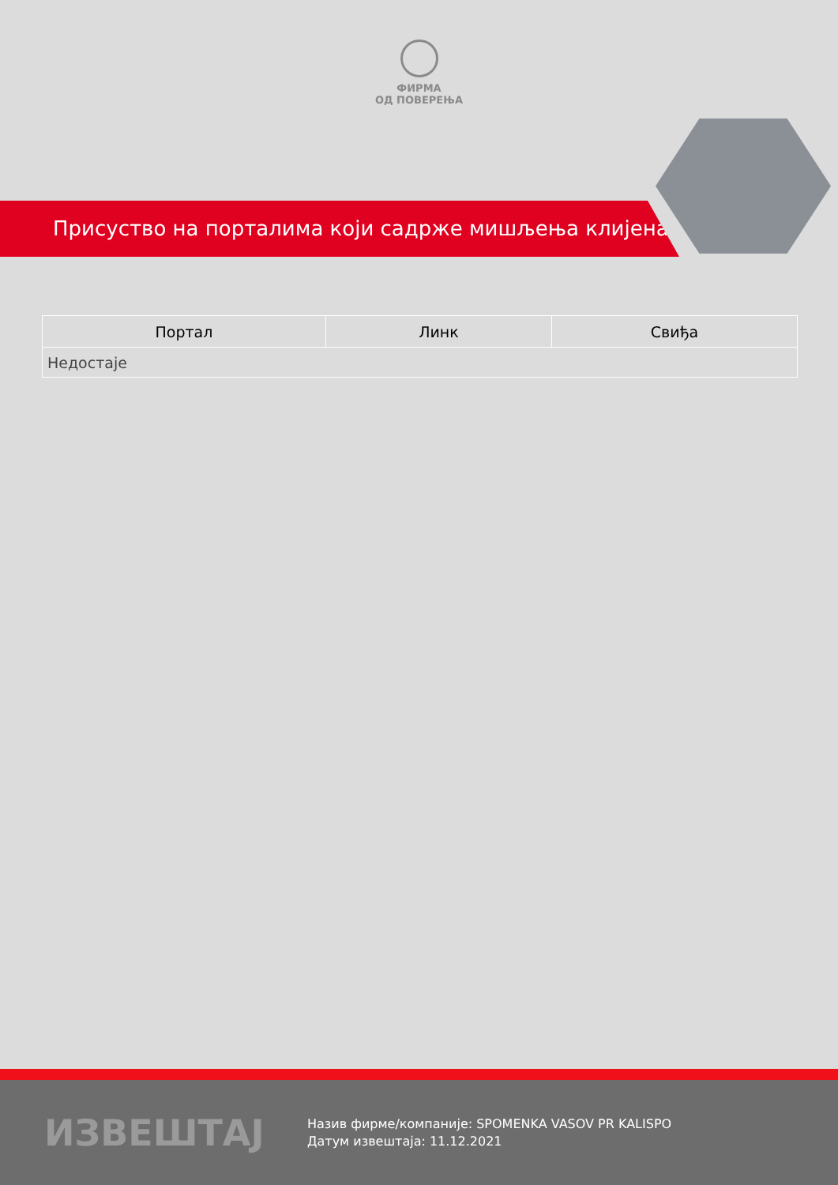ФИРМА
ОД ПОВЕРЕЊА
Присуство на порталима који садрже мишљења клијената
| Портал | Линк | Свиђа |
| --- | --- | --- |
| Недостаје | | |
ИЗВЕШТАЈ
Назив фирме/компаније: SPOMENKA VASOV PR KALISPO
Датум извештаја: 11.12.2021